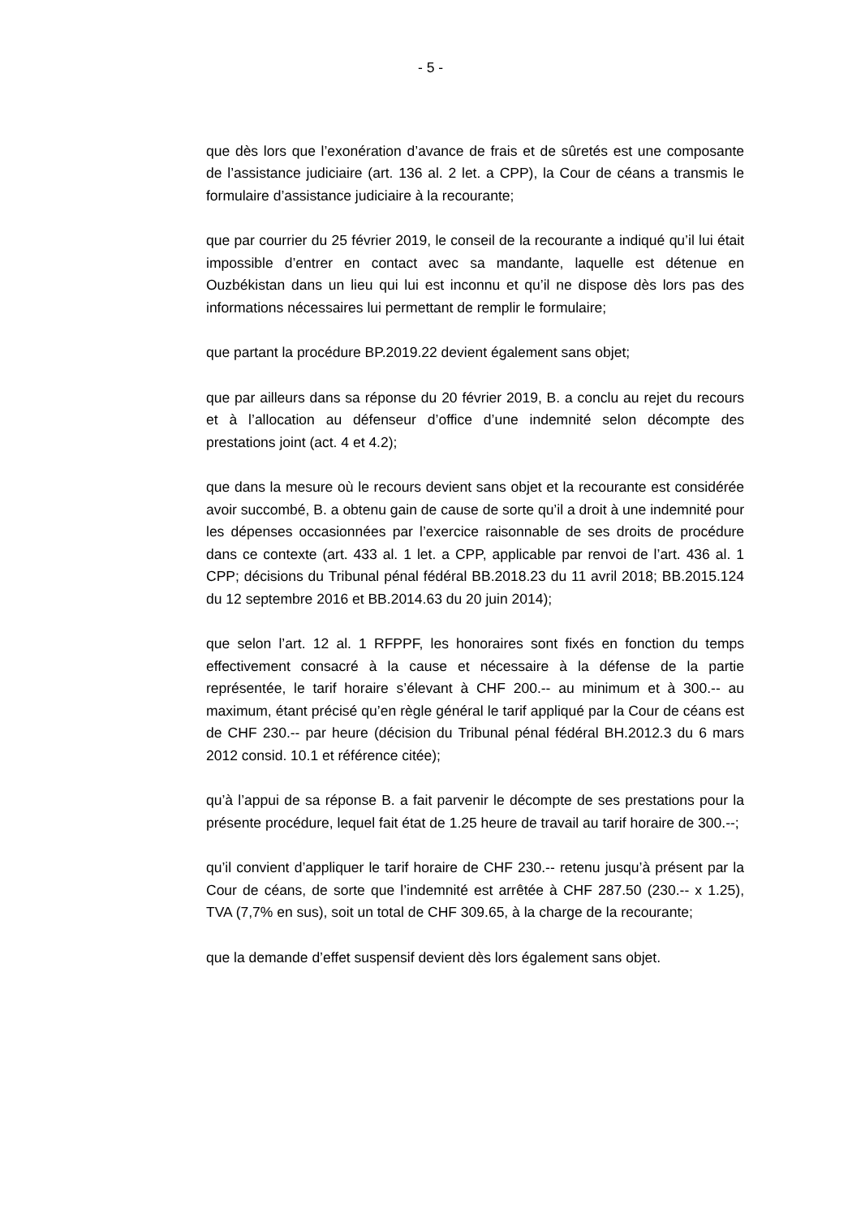- 5 -
que dès lors que l’exonération d’avance de frais et de sûretés est une composante de l’assistance judiciaire (art. 136 al. 2 let. a CPP), la Cour de céans a transmis le formulaire d’assistance judiciaire à la recourante;
que par courrier du 25 février 2019, le conseil de la recourante a indiqué qu’il lui était impossible d’entrer en contact avec sa mandante, laquelle est détenue en Ouzbékistan dans un lieu qui lui est inconnu et qu’il ne dispose dès lors pas des informations nécessaires lui permettant de remplir le formulaire;
que partant la procédure BP.2019.22 devient également sans objet;
que par ailleurs dans sa réponse du 20 février 2019, B. a conclu au rejet du recours et à l’allocation au défenseur d’office d’une indemnité selon décompte des prestations joint (act. 4 et 4.2);
que dans la mesure où le recours devient sans objet et la recourante est considérée avoir succombé, B. a obtenu gain de cause de sorte qu’il a droit à une indemnité pour les dépenses occasionnées par l’exercice raisonnable de ses droits de procédure dans ce contexte (art. 433 al. 1 let. a CPP, applicable par renvoi de l’art. 436 al. 1 CPP; décisions du Tribunal pénal fédéral BB.2018.23 du 11 avril 2018; BB.2015.124 du 12 septembre 2016 et BB.2014.63 du 20 juin 2014);
que selon l’art. 12 al. 1 RFPPF, les honoraires sont fixés en fonction du temps effectivement consacré à la cause et nécessaire à la défense de la partie représentée, le tarif horaire s’élevant à CHF 200.-- au minimum et à 300.-- au maximum, étant précisé qu’en règle général le tarif appliqué par la Cour de céans est de CHF 230.-- par heure (décision du Tribunal pénal fédéral BH.2012.3 du 6 mars 2012 consid. 10.1 et référence citée);
qu’à l’appui de sa réponse B. a fait parvenir le décompte de ses prestations pour la présente procédure, lequel fait état de 1.25 heure de travail au tarif horaire de 300.--;
qu’il convient d’appliquer le tarif horaire de CHF 230.-- retenu jusqu’à présent par la Cour de céans, de sorte que l’indemnité est arrêtée à CHF 287.50 (230.-- x 1.25), TVA (7,7% en sus), soit un total de CHF 309.65, à la charge de la recourante;
que la demande d’effet suspensif devient dès lors également sans objet.